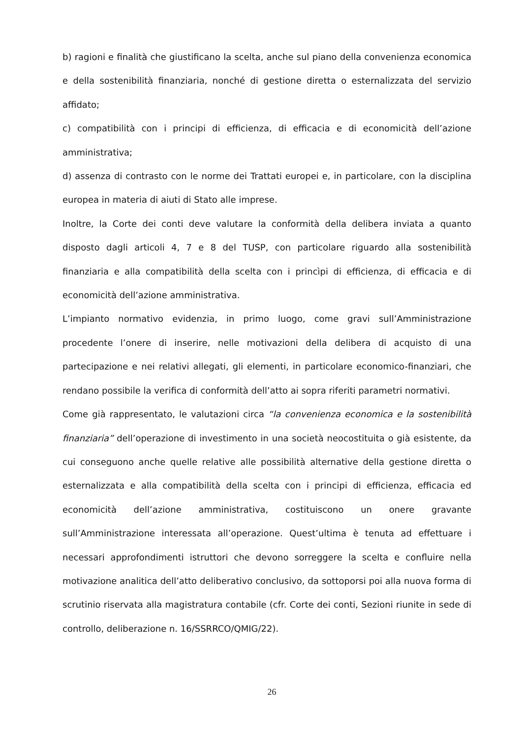b) ragioni e finalità che giustificano la scelta, anche sul piano della convenienza economica e della sostenibilità finanziaria, nonché di gestione diretta o esternalizzata del servizio affidato;
c) compatibilità con i principi di efficienza, di efficacia e di economicità dell’azione amministrativa;
d) assenza di contrasto con le norme dei Trattati europei e, in particolare, con la disciplina europea in materia di aiuti di Stato alle imprese.
Inoltre, la Corte dei conti deve valutare la conformità della delibera inviata a quanto disposto dagli articoli 4, 7 e 8 del TUSP, con particolare riguardo alla sostenibilità finanziaria e alla compatibilità della scelta con i princìpi di efficienza, di efficacia e di economicità dell’azione amministrativa.
L’impianto normativo evidenzia, in primo luogo, come gravi sull’Amministrazione procedente l’onere di inserire, nelle motivazioni della delibera di acquisto di una partecipazione e nei relativi allegati, gli elementi, in particolare economico-finanziari, che rendano possibile la verifica di conformità dell’atto ai sopra riferiti parametri normativi.
Come già rappresentato, le valutazioni circa “la convenienza economica e la sostenibilità finanziaria” dell’operazione di investimento in una società neocostituita o già esistente, da cui conseguono anche quelle relative alle possibilità alternative della gestione diretta o esternalizzata e alla compatibilità della scelta con i principi di efficienza, efficacia ed economicità dell’azione amministrativa, costituiscono un onere gravante sull’Amministrazione interessata all’operazione. Quest’ultima è tenuta ad effettuare i necessari approfondimenti istruttori che devono sorreggere la scelta e confluire nella motivazione analitica dell’atto deliberativo conclusivo, da sottoporsi poi alla nuova forma di scrutinio riservata alla magistratura contabile (cfr. Corte dei conti, Sezioni riunite in sede di controllo, deliberazione n. 16/SSRRCO/QMIG/22).
26